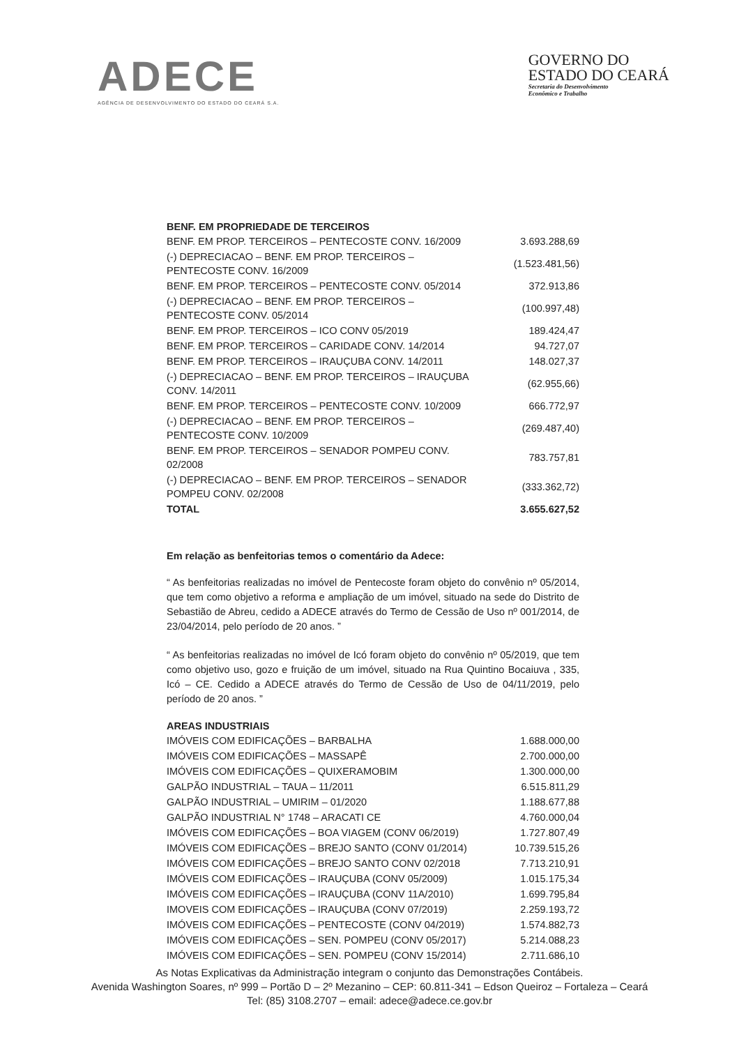ADECE
AGÊNCIA DE DESENVOLVIMENTO DO ESTADO DO CEARÁ S.A.
GOVERNO DO
ESTADO DO CEARÁ
Secretaria do Desenvolvimento
Econômico e Trabalho
BENF. EM PROPRIEDADE DE TERCEIROS
| BENF. EM PROP. TERCEIROS – PENTECOSTE CONV. 16/2009 | 3.693.288,69 |
| (-) DEPRECIACAO – BENF. EM PROP. TERCEIROS – PENTECOSTE CONV. 16/2009 | (1.523.481,56) |
| BENF. EM PROP. TERCEIROS – PENTECOSTE CONV. 05/2014 | 372.913,86 |
| (-) DEPRECIACAO – BENF. EM PROP. TERCEIROS – PENTECOSTE CONV. 05/2014 | (100.997,48) |
| BENF. EM PROP. TERCEIROS – ICO CONV 05/2019 | 189.424,47 |
| BENF. EM PROP. TERCEIROS – CARIDADE CONV. 14/2014 | 94.727,07 |
| BENF. EM PROP. TERCEIROS – IRAUÇUBA CONV. 14/2011 | 148.027,37 |
| (-) DEPRECIACAO – BENF. EM PROP. TERCEIROS – IRAUÇUBA CONV. 14/2011 | (62.955,66) |
| BENF. EM PROP. TERCEIROS – PENTECOSTE CONV. 10/2009 | 666.772,97 |
| (-) DEPRECIACAO – BENF. EM PROP. TERCEIROS – PENTECOSTE CONV. 10/2009 | (269.487,40) |
| BENF. EM PROP. TERCEIROS – SENADOR POMPEU CONV. 02/2008 | 783.757,81 |
| (-) DEPRECIACAO – BENF. EM PROP. TERCEIROS – SENADOR POMPEU CONV. 02/2008 | (333.362,72) |
| TOTAL | 3.655.627,52 |
Em relação as benfeitorias temos o comentário da Adece:
“ As benfeitorias realizadas no imóvel de Pentecoste foram objeto do convênio nº 05/2014, que tem como objetivo a reforma e ampliação de um imóvel, situado na sede do Distrito de Sebastião de Abreu, cedido a ADECE através do Termo de Cessão de Uso nº 001/2014, de 23/04/2014, pelo período de 20 anos. ”
“ As benfeitorias realizadas no imóvel de Icó foram objeto do convênio nº 05/2019, que tem como objetivo uso, gozo e fruição de um imóvel, situado na Rua Quintino Bocaiuva , 335, Icó – CE. Cedido a ADECE através do Termo de Cessão de Uso de 04/11/2019, pelo período de 20 anos. ”
AREAS INDUSTRIAIS
| IMÓVEIS COM EDIFICAÇÕES – BARBALHA | 1.688.000,00 |
| IMÓVEIS COM EDIFICAÇÕES – MASSAPÊ | 2.700.000,00 |
| IMÓVEIS COM EDIFICAÇÕES – QUIXERAMOBIM | 1.300.000,00 |
| GALPÃO INDUSTRIAL – TAUA – 11/2011 | 6.515.811,29 |
| GALPÃO INDUSTRIAL – UMIRIM – 01/2020 | 1.188.677,88 |
| GALPÃO INDUSTRIAL N° 1748 – ARACATI CE | 4.760.000,04 |
| IMÓVEIS COM EDIFICAÇÕES – BOA VIAGEM (CONV 06/2019) | 1.727.807,49 |
| IMÓVEIS COM EDIFICAÇÕES – BREJO SANTO (CONV 01/2014) | 10.739.515,26 |
| IMÓVEIS COM EDIFICAÇÕES – BREJO SANTO CONV 02/2018 | 7.713.210,91 |
| IMÓVEIS COM EDIFICAÇÕES – IRAUÇUBA (CONV 05/2009) | 1.015.175,34 |
| IMÓVEIS COM EDIFICAÇÕES – IRAUÇUBA (CONV 11A/2010) | 1.699.795,84 |
| IMOVEIS COM EDIFICAÇÕES – IRAUÇUBA (CONV 07/2019) | 2.259.193,72 |
| IMÓVEIS COM EDIFICAÇÕES – PENTECOSTE (CONV 04/2019) | 1.574.882,73 |
| IMÓVEIS COM EDIFICAÇÕES – SEN. POMPEU (CONV 05/2017) | 5.214.088,23 |
| IMÓVEIS COM EDIFICAÇÕES – SEN. POMPEU (CONV 15/2014) | 2.711.686,10 |
As Notas Explicativas da Administração integram o conjunto das Demonstrações Contábeis.
Avenida Washington Soares, nº 999 – Portão D – 2º Mezanino – CEP: 60.811-341 – Edson Queiroz – Fortaleza – Ceará
Tel: (85) 3108.2707 – email: adece@adece.ce.gov.br